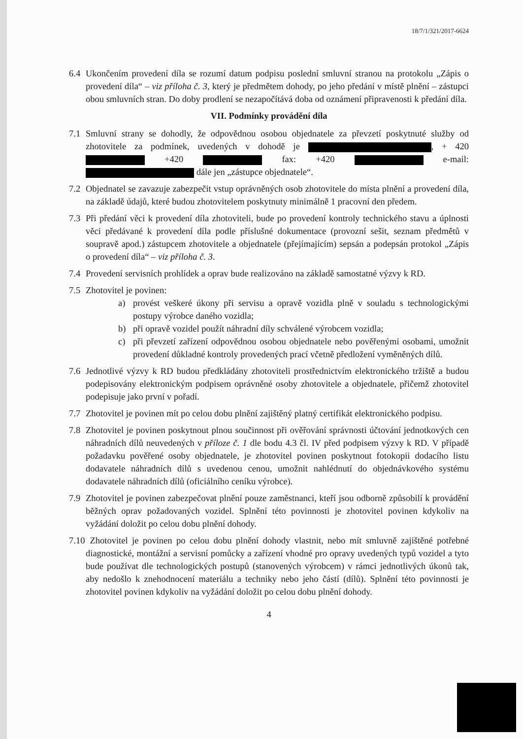18/7/1/321/2017-6624
6.4 Ukončením provedení díla se rozumí datum podpisu poslední smluvní stranou na protokolu „Zápis o provedení díla“ – viz příloha č. 3, který je předmětem dohody, po jeho předání v místě plnění – zástupci obou smluvních stran. Do doby prodlení se nezapočítává doba od oznámení připravenosti k předání díla.
VII. Podmínky provádění díla
7.1 Smluvní strany se dohodly, že odpovědnou osobou objednatele za převzetí poskytnuté služby od zhotovitele za podmínek, uvedených v dohodě je , + 420 +420 fax: +420 e-mail: dále jen „zástupce objednatele“.
7.2 Objednatel se zavazuje zabezpečit vstup oprávněných osob zhotovitele do místa plnění a provedení díla, na základě údajů, které budou zhotovitelem poskytnuty minimálně 1 pracovní den předem.
7.3 Při předání věci k provedení díla zhotoviteli, bude po provedení kontroly technického stavu a úplnosti věci předávané k provedení díla podle příslušné dokumentace (provozní sešit, seznam předmětů v soupravě apod.) zástupcem zhotovitele a objednatele (přejímajícím) sepsán a podepsán protokol „Zápis o provedení díla“ – viz příloha č. 3.
7.4 Provedení servisních prohlídek a oprav bude realizováno na základě samostatné výzvy k RD.
7.5 Zhotovitel je povinen:
a) provést veškeré úkony při servisu a opravě vozidla plně v souladu s technologickými postupy výrobce daného vozidla;
b) při opravě vozidel použít náhradní díly schválené výrobcem vozidla;
c) při převzetí zařízení odpovědnou osobou objednatele nebo pověřenými osobami, umožnit provedení důkladné kontroly provedených prací včetně předložení vyměněných dílů.
7.6 Jednotlivé výzvy k RD budou předkládány zhotoviteli prostřednictvím elektronického tržiště a budou podepisovány elektronickým podpisem oprávněné osoby zhotovitele a objednatele, přičemž zhotovitel podepisuje jako první v pořadí.
7.7 Zhotovitel je povinen mít po celou dobu plnění zajištěný platný certifikát elektronického podpisu.
7.8 Zhotovitel je povinen poskytnout plnou součinnost při ověřování správnosti účtování jednotkových cen náhradních dílů neuvedených v příloze č. 1 dle bodu 4.3 čl. IV před podpisem výzvy k RD. V případě požadavku pověřené osoby objednatele, je zhotovitel povinen poskytnout fotokopii dodacího listu dodavatele náhradních dílů s uvedenou cenou, umožnit nahlédnutí do objednávkového systému dodavatele náhradních dílů (oficiálního ceníku výrobce).
7.9 Zhotovitel je povinen zabezpečovat plnění pouze zaměstnanci, kteří jsou odborně způsobilí k provádění běžných oprav požadovaných vozidel. Splnění této povinnosti je zhotovitel povinen kdykoliv na vyžádání doložit po celou dobu plnění dohody.
7.10 Zhotovitel je povinen po celou dobu plnění dohody vlastnit, nebo mít smluvně zajištěné potřebné diagnostické, montážní a servisní pomůcky a zařízení vhodné pro opravy uvedených typů vozidel a tyto bude používat dle technologických postupů (stanovených výrobcem) v rámci jednotlivých úkonů tak, aby nedošlo k znehodnocení materiálu a techniky nebo jeho částí (dílů). Splnění této povinnosti je zhotovitel povinen kdykoliv na vyžádání doložit po celou dobu plnění dohody.
4